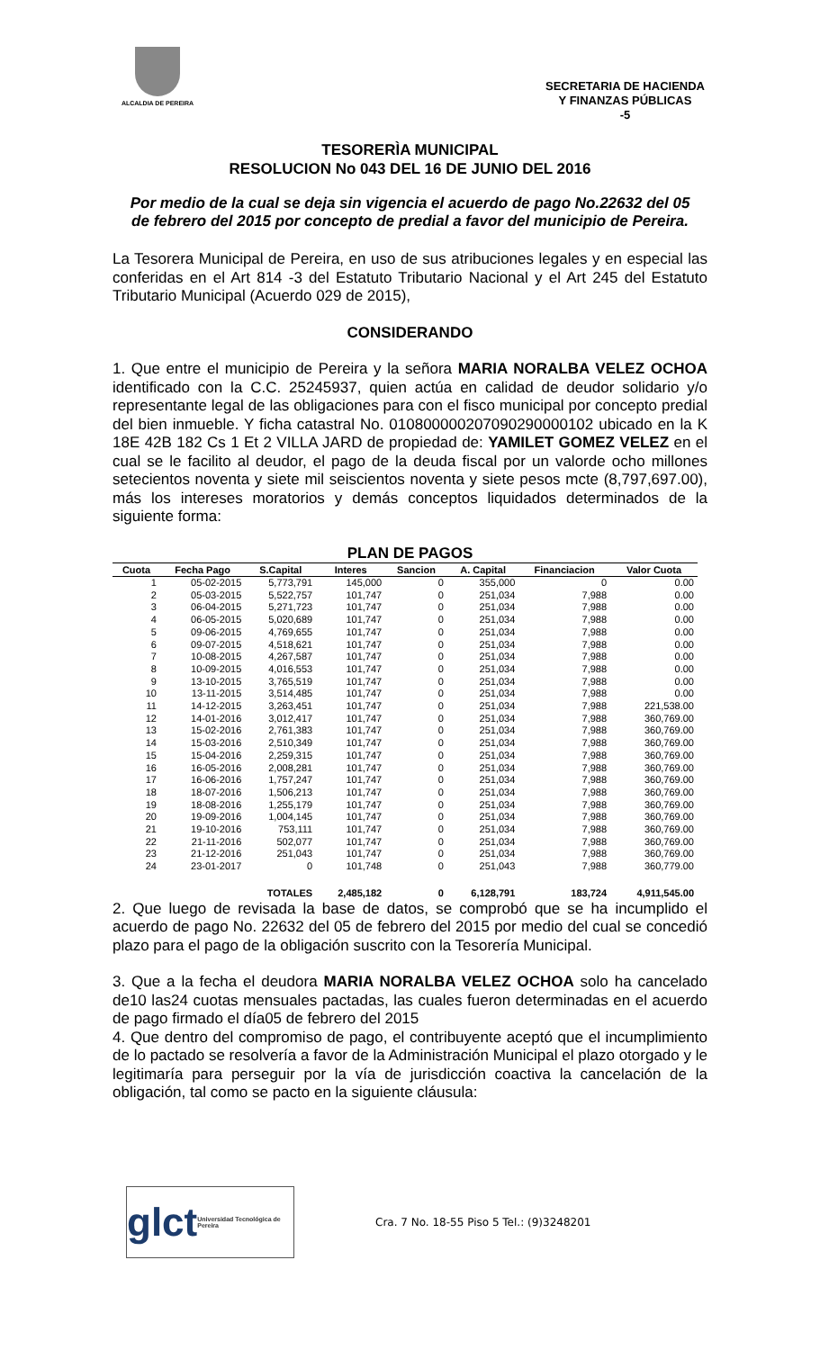ALCALDIA DE PEREIRA
SECRETARIA DE HACIENDA
Y FINANZAS PÚBLICAS
-5
TESORERÌA MUNICIPAL
RESOLUCION No 043 DEL 16 DE JUNIO DEL 2016
Por medio de la cual se deja sin vigencia el acuerdo de pago No.22632 del 05 de febrero del 2015 por concepto de predial a favor del municipio de Pereira.
La Tesorera Municipal de Pereira, en uso de sus atribuciones legales y en especial las conferidas en el Art 814 -3 del Estatuto Tributario Nacional y el Art 245 del Estatuto Tributario Municipal (Acuerdo 029 de 2015),
CONSIDERANDO
1. Que entre el municipio de Pereira y la señora MARIA NORALBA VELEZ OCHOA identificado con la C.C. 25245937, quien actúa en calidad de deudor solidario y/o representante legal de las obligaciones para con el fisco municipal por concepto predial del bien inmueble. Y ficha catastral No. 010800000207090290000102 ubicado en la K 18E 42B 182 Cs 1 Et 2 VILLA JARD de propiedad de: YAMILET GOMEZ VELEZ en el cual se le facilito al deudor, el pago de la deuda fiscal por un valorde ocho millones setecientos noventa y siete mil seiscientos noventa y siete pesos mcte (8,797,697.00), más los intereses moratorios y demás conceptos liquidados determinados de la siguiente forma:
PLAN DE PAGOS
| Cuota | Fecha Pago | S.Capital | Interes | Sancion | A. Capital | Financiacion | Valor Cuota |
| --- | --- | --- | --- | --- | --- | --- | --- |
| 1 | 05-02-2015 | 5,773,791 | 145,000 | 0 | 355,000 | 0 | 0.00 |
| 2 | 05-03-2015 | 5,522,757 | 101,747 | 0 | 251,034 | 7,988 | 0.00 |
| 3 | 06-04-2015 | 5,271,723 | 101,747 | 0 | 251,034 | 7,988 | 0.00 |
| 4 | 06-05-2015 | 5,020,689 | 101,747 | 0 | 251,034 | 7,988 | 0.00 |
| 5 | 09-06-2015 | 4,769,655 | 101,747 | 0 | 251,034 | 7,988 | 0.00 |
| 6 | 09-07-2015 | 4,518,621 | 101,747 | 0 | 251,034 | 7,988 | 0.00 |
| 7 | 10-08-2015 | 4,267,587 | 101,747 | 0 | 251,034 | 7,988 | 0.00 |
| 8 | 10-09-2015 | 4,016,553 | 101,747 | 0 | 251,034 | 7,988 | 0.00 |
| 9 | 13-10-2015 | 3,765,519 | 101,747 | 0 | 251,034 | 7,988 | 0.00 |
| 10 | 13-11-2015 | 3,514,485 | 101,747 | 0 | 251,034 | 7,988 | 0.00 |
| 11 | 14-12-2015 | 3,263,451 | 101,747 | 0 | 251,034 | 7,988 | 221,538.00 |
| 12 | 14-01-2016 | 3,012,417 | 101,747 | 0 | 251,034 | 7,988 | 360,769.00 |
| 13 | 15-02-2016 | 2,761,383 | 101,747 | 0 | 251,034 | 7,988 | 360,769.00 |
| 14 | 15-03-2016 | 2,510,349 | 101,747 | 0 | 251,034 | 7,988 | 360,769.00 |
| 15 | 15-04-2016 | 2,259,315 | 101,747 | 0 | 251,034 | 7,988 | 360,769.00 |
| 16 | 16-05-2016 | 2,008,281 | 101,747 | 0 | 251,034 | 7,988 | 360,769.00 |
| 17 | 16-06-2016 | 1,757,247 | 101,747 | 0 | 251,034 | 7,988 | 360,769.00 |
| 18 | 18-07-2016 | 1,506,213 | 101,747 | 0 | 251,034 | 7,988 | 360,769.00 |
| 19 | 18-08-2016 | 1,255,179 | 101,747 | 0 | 251,034 | 7,988 | 360,769.00 |
| 20 | 19-09-2016 | 1,004,145 | 101,747 | 0 | 251,034 | 7,988 | 360,769.00 |
| 21 | 19-10-2016 | 753,111 | 101,747 | 0 | 251,034 | 7,988 | 360,769.00 |
| 22 | 21-11-2016 | 502,077 | 101,747 | 0 | 251,034 | 7,988 | 360,769.00 |
| 23 | 21-12-2016 | 251,043 | 101,747 | 0 | 251,034 | 7,988 | 360,769.00 |
| 24 | 23-01-2017 | 0 | 101,748 | 0 | 251,043 | 7,988 | 360,779.00 |
| | | TOTALES | 2,485,182 | 0 | 6,128,791 | 183,724 | 4,911,545.00 |
2. Que luego de revisada la base de datos, se comprobó que se ha incumplido el acuerdo de pago No. 22632 del 05 de febrero del 2015 por medio del cual se concedió plazo para el pago de la obligación suscrito con la Tesorería Municipal.
3. Que a la fecha el deudora MARIA NORALBA VELEZ OCHOA solo ha cancelado de10 las24 cuotas mensuales pactadas, las cuales fueron determinadas en el acuerdo de pago firmado el día05 de febrero del 2015
4. Que dentro del compromiso de pago, el contribuyente aceptó que el incumplimiento de lo pactado se resolvería a favor de la Administración Municipal el plazo otorgado y le legitimaría para perseguir por la vía de jurisdicción coactiva la cancelación de la obligación, tal como se pacto en la siguiente cláusula:
glct Universidad Tecnológica de Pereira
Cra. 7 No. 18-55 Piso 5 Tel.: (9)3248201